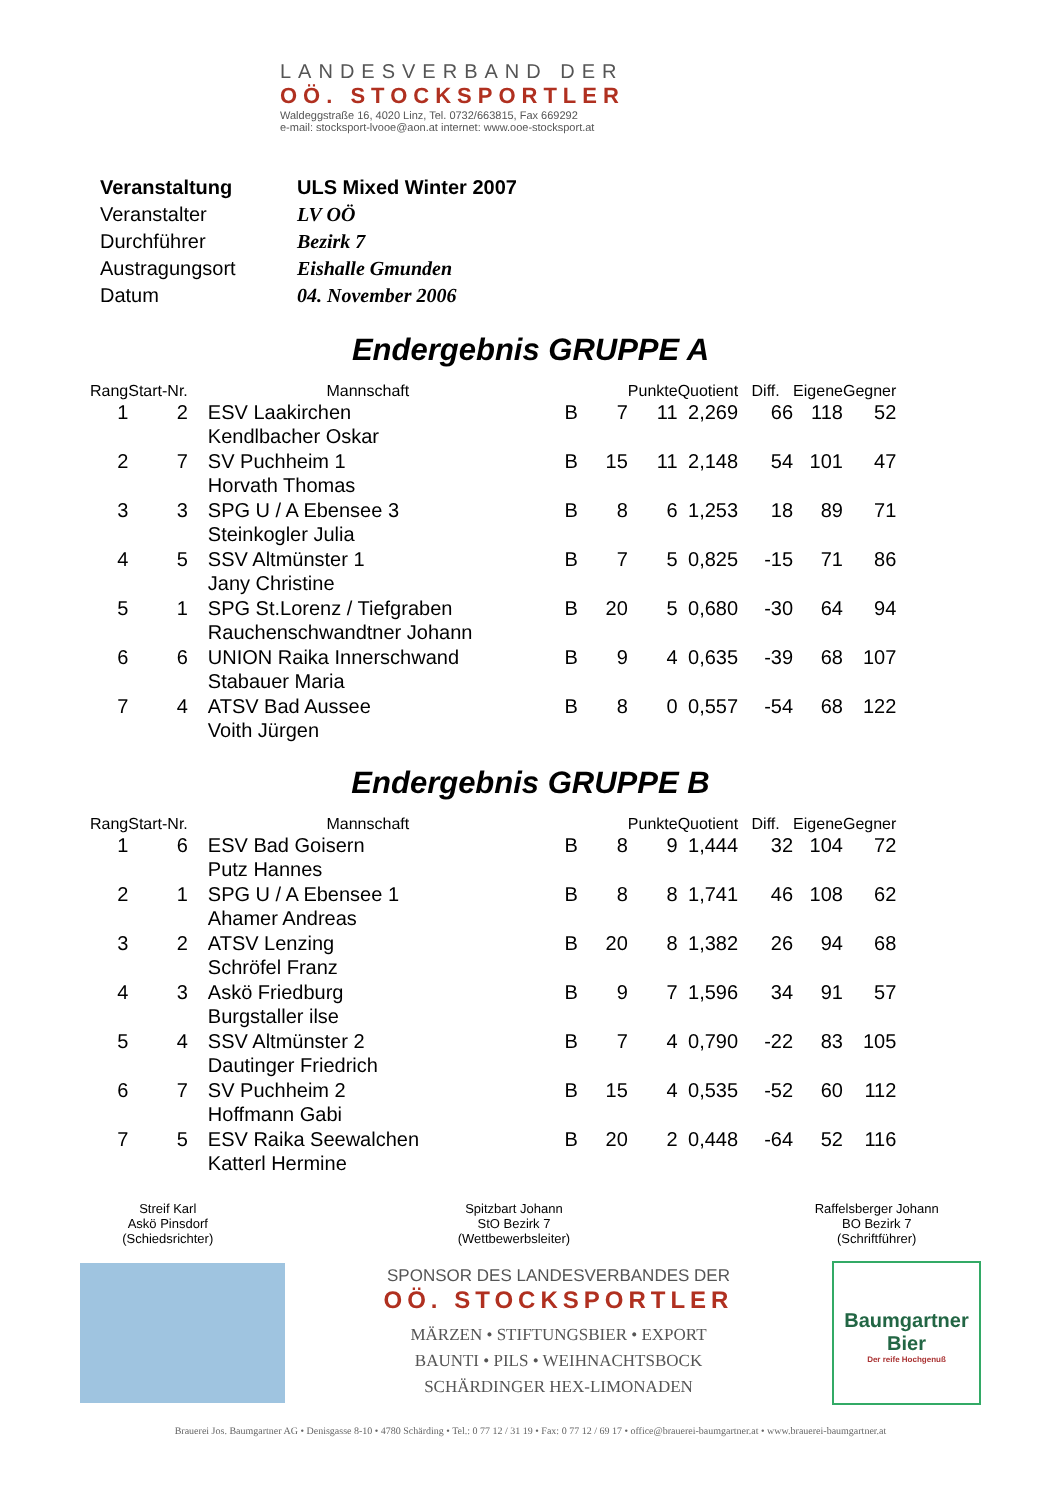LANDESVERBAND DER
OÖ. STOCKSPORTLER
Waldeggstraße 16, 4020 Linz, Tel. 0732/663815, Fax 669292
e-mail: stocksport-lvooe@aon.at internet: www.ooe-stocksport.at
| Veranstaltung | ULS Mixed Winter 2007 |
| Veranstalter | LV OÖ |
| Durchführer | Bezirk 7 |
| Austragungsort | Eishalle Gmunden |
| Datum | 04. November 2006 |
Endergebnis GRUPPE A
| Rang | Start-Nr. | Mannschaft | | | Punkte | Quotient | Diff. | Eigene | Gegner |
| --- | --- | --- | --- | --- | --- | --- | --- | --- | --- |
| 1 | 2 | ESV Laakirchen | B | 7 | 11 | 2,269 | 66 | 118 | 52 |
| | | Kendlbacher Oskar | | | | | | | |
| 2 | 7 | SV Puchheim 1 | B | 15 | 11 | 2,148 | 54 | 101 | 47 |
| | | Horvath Thomas | | | | | | | |
| 3 | 3 | SPG U / A Ebensee 3 | B | 8 | 6 | 1,253 | 18 | 89 | 71 |
| | | Steinkogler Julia | | | | | | | |
| 4 | 5 | SSV Altmünster 1 | B | 7 | 5 | 0,825 | -15 | 71 | 86 |
| | | Jany Christine | | | | | | | |
| 5 | 1 | SPG St.Lorenz / Tiefgraben | B | 20 | 5 | 0,680 | -30 | 64 | 94 |
| | | Rauchenschwandtner Johann | | | | | | | |
| 6 | 6 | UNION Raika Innerschwand | B | 9 | 4 | 0,635 | -39 | 68 | 107 |
| | | Stabauer Maria | | | | | | | |
| 7 | 4 | ATSV Bad Aussee | B | 8 | 0 | 0,557 | -54 | 68 | 122 |
| | | Voith Jürgen | | | | | | | |
Endergebnis GRUPPE B
| Rang | Start-Nr. | Mannschaft | | | Punkte | Quotient | Diff. | Eigene | Gegner |
| --- | --- | --- | --- | --- | --- | --- | --- | --- | --- |
| 1 | 6 | ESV Bad Goisern | B | 8 | 9 | 1,444 | 32 | 104 | 72 |
| | | Putz Hannes | | | | | | | |
| 2 | 1 | SPG U / A Ebensee 1 | B | 8 | 8 | 1,741 | 46 | 108 | 62 |
| | | Ahamer Andreas | | | | | | | |
| 3 | 2 | ATSV Lenzing | B | 20 | 8 | 1,382 | 26 | 94 | 68 |
| | | Schröfel Franz | | | | | | | |
| 4 | 3 | Askö Friedburg | B | 9 | 7 | 1,596 | 34 | 91 | 57 |
| | | Burgstaller ilse | | | | | | | |
| 5 | 4 | SSV Altmünster 2 | B | 7 | 4 | 0,790 | -22 | 83 | 105 |
| | | Dautinger Friedrich | | | | | | | |
| 6 | 7 | SV Puchheim 2 | B | 15 | 4 | 0,535 | -52 | 60 | 112 |
| | | Hoffmann Gabi | | | | | | | |
| 7 | 5 | ESV Raika Seewalchen | B | 20 | 2 | 0,448 | -64 | 52 | 116 |
| | | Katterl Hermine | | | | | | | |
Streif Karl
Askö Pinsdorf
(Schiedsrichter)
Spitzbart Johann
StO Bezirk 7
(Wettbewerbsleiter)
Raffelsberger Johann
BO Bezirk 7
(Schriftführer)
SPONSOR DES LANDESVERBANDES DER
OÖ. STOCKSPORTLER
MÄRZEN • STIFTUNGSBIER • EXPORT
BAUNTI • PILS • WEIHNACHTSBOCK
SCHÄRDINGER HEX-LIMONADEN
Baumgartner
Bier
Der reife Hochgenuß
Brauerei Jos. Baumgartner AG • Denisgasse 8-10 • 4780 Schärding • Tel.: 0 77 12 / 31 19 • Fax: 0 77 12 / 69 17 • office@brauerei-baumgartner.at • www.brauerei-baumgartner.at